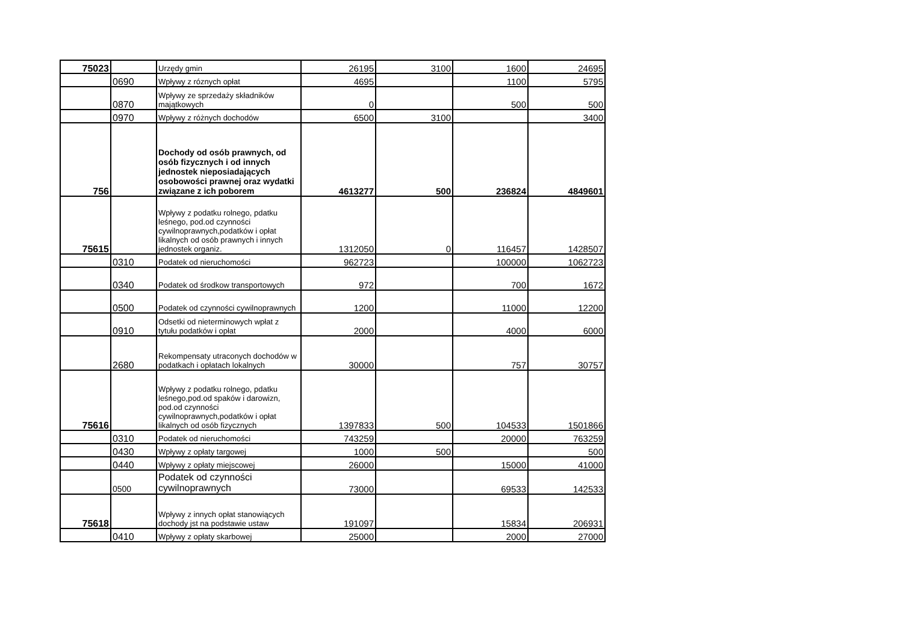| 75023 | | Urzędy gmin | 26195 | 3100 | 1600 | 24695 |
| | 0690 | Wpływy z róznych opłat | 4695 | | 1100 | 5795 |
| | 0870 | Wpływy ze sprzedaży składników majątkowych | 0 | | 500 | 500 |
| | 0970 | Wpływy z różnych dochodów | 6500 | 3100 | | 3400 |
| 756 | | Dochody od osób prawnych, od osób fizycznych i od innych jednostek nieposiadających osobowości prawnej oraz wydatki związane z ich poborem | 4613277 | 500 | 236824 | 4849601 |
| 75615 | | Wpływy z podatku rolnego, pdatku leśnego, pod.od czynności cywilnoprawnych,podatków i opłat likalnych od osób prawnych i innych jednostek organiz. | 1312050 | 0 | 116457 | 1428507 |
| | 0310 | Podatek od nieruchomości | 962723 | | 100000 | 1062723 |
| | 0340 | Podatek od środkow transportowych | 972 | | 700 | 1672 |
| | 0500 | Podatek od czynności cywilnoprawnych | 1200 | | 11000 | 12200 |
| | 0910 | Odsetki od nieterminowych wpłat z tytułu podatków i opłat | 2000 | | 4000 | 6000 |
| | 2680 | Rekompensaty utraconych dochodów w podatkach i opłatach lokalnych | 30000 | | 757 | 30757 |
| 75616 | | Wpływy z podatku rolnego, pdatku leśnego,pod.od spaków i darowizn, pod.od czynności cywilnoprawnych,podatków i opłat likalnych od osób fizycznych | 1397833 | 500 | 104533 | 1501866 |
| | 0310 | Podatek od nieruchomości | 743259 | | 20000 | 763259 |
| | 0430 | Wpływy z opłaty targowej | 1000 | 500 | | 500 |
| | 0440 | Wpływy z opłaty miejscowej | 26000 | | 15000 | 41000 |
| | 0500 | Podatek od czynności cywilnoprawnych | 73000 | | 69533 | 142533 |
| 75618 | | Wpływy z innych opłat stanowiących dochody jst na podstawie ustaw | 191097 | | 15834 | 206931 |
| | 0410 | Wpływy z opłaty skarbowej | 25000 | | 2000 | 27000 |